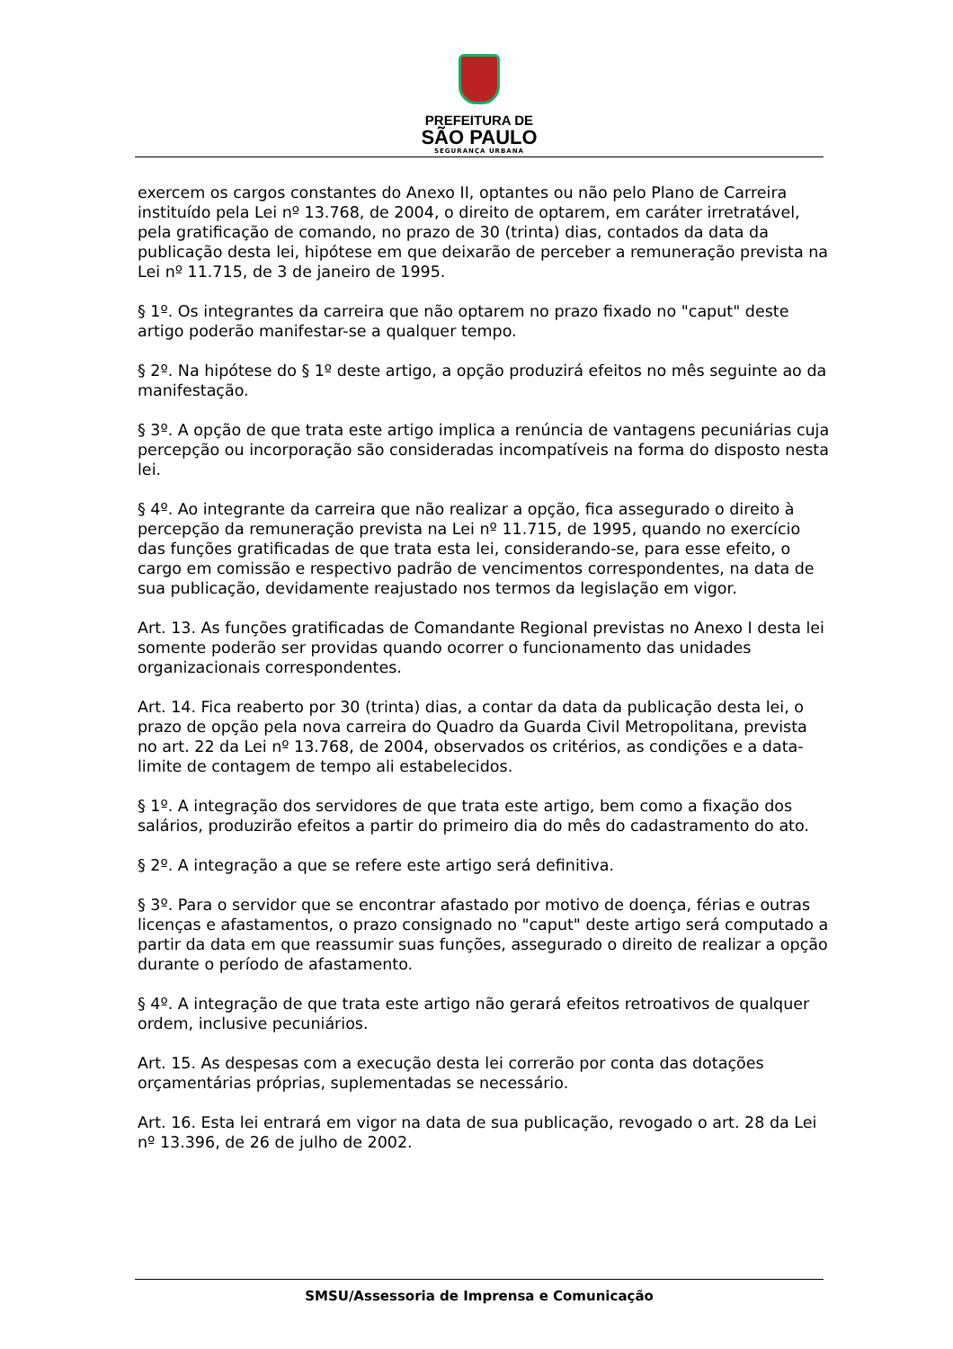PREFEITURA DE
SÃO PAULO
SEGURANÇA URBANA
exercem os cargos constantes do Anexo II, optantes ou não pelo Plano de Carreira instituído pela Lei nº 13.768, de 2004, o direito de optarem, em caráter irretratável, pela gratificação de comando, no prazo de 30 (trinta) dias, contados da data da publicação desta lei, hipótese em que deixarão de perceber a remuneração prevista na Lei nº 11.715, de 3 de janeiro de 1995.
§ 1º. Os integrantes da carreira que não optarem no prazo fixado no "caput" deste artigo poderão manifestar-se a qualquer tempo.
§ 2º. Na hipótese do § 1º deste artigo, a opção produzirá efeitos no mês seguinte ao da manifestação.
§ 3º. A opção de que trata este artigo implica a renúncia de vantagens pecuniárias cuja percepção ou incorporação são consideradas incompatíveis na forma do disposto nesta lei.
§ 4º. Ao integrante da carreira que não realizar a opção, fica assegurado o direito à percepção da remuneração prevista na Lei nº 11.715, de 1995, quando no exercício das funções gratificadas de que trata esta lei, considerando-se, para esse efeito, o cargo em comissão e respectivo padrão de vencimentos correspondentes, na data de sua publicação, devidamente reajustado nos termos da legislação em vigor.
Art. 13. As funções gratificadas de Comandante Regional previstas no Anexo I desta lei somente poderão ser providas quando ocorrer o funcionamento das unidades organizacionais correspondentes.
Art. 14. Fica reaberto por 30 (trinta) dias, a contar da data da publicação desta lei, o prazo de opção pela nova carreira do Quadro da Guarda Civil Metropolitana, prevista no art. 22 da Lei nº 13.768, de 2004, observados os critérios, as condições e a data-limite de contagem de tempo ali estabelecidos.
§ 1º. A integração dos servidores de que trata este artigo, bem como a fixação dos salários, produzirão efeitos a partir do primeiro dia do mês do cadastramento do ato.
§ 2º. A integração a que se refere este artigo será definitiva.
§ 3º. Para o servidor que se encontrar afastado por motivo de doença, férias e outras licenças e afastamentos, o prazo consignado no "caput" deste artigo será computado a partir da data em que reassumir suas funções, assegurado o direito de realizar a opção durante o período de afastamento.
§ 4º. A integração de que trata este artigo não gerará efeitos retroativos de qualquer ordem, inclusive pecuniários.
Art. 15. As despesas com a execução desta lei correrão por conta das dotações orçamentárias próprias, suplementadas se necessário.
Art. 16. Esta lei entrará em vigor na data de sua publicação, revogado o art. 28 da Lei nº 13.396, de 26 de julho de 2002.
SMSU/Assessoria de Imprensa e Comunicação